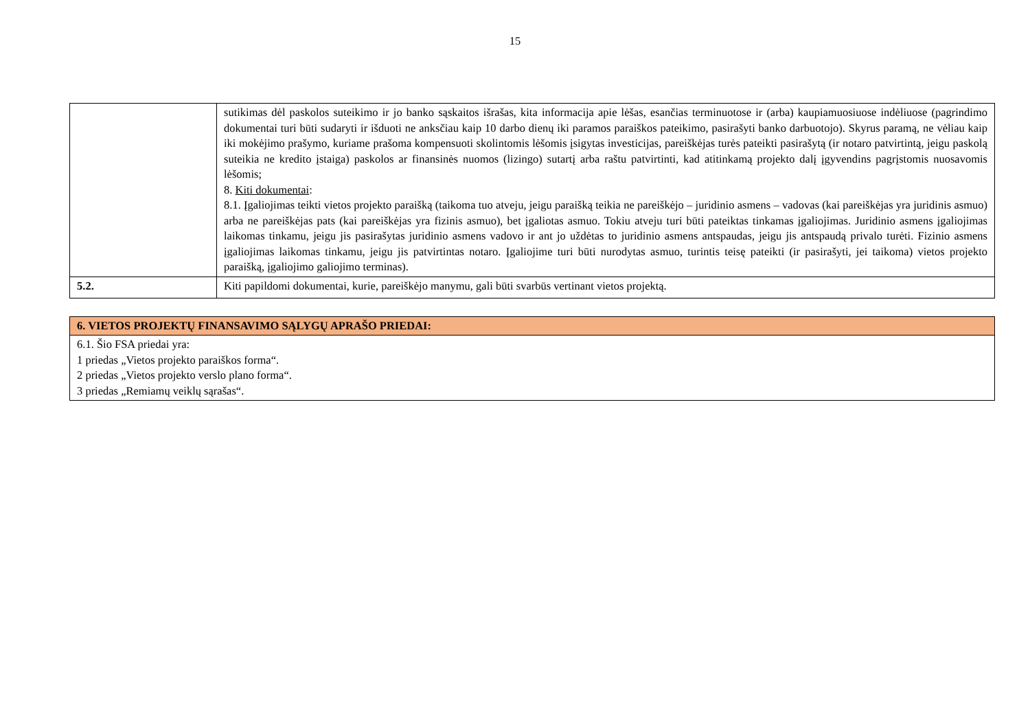15
| | sutikimas dėl paskolos suteikimo ir jo banko sąskaitos išrašas, kita informacija apie lėšas, esančias terminuotose ir (arba) kaupiamuosiuose indėliuose (pagrindimo dokumentai turi būti sudaryti ir išduoti ne anksčiau kaip 10 darbo dienų iki paramos paraiškos pateikimo, pasirašyti banko darbuotojo). Skyrus paramą, ne vėliau kaip iki mokėjimo prašymo, kuriame prašoma kompensuoti skolintomis lėšomis įsigytas investicijas, pareiškėjas turės pateikti pasirašytą (ir notaro patvirtintą, jeigu paskolą suteikia ne kredito įstaiga) paskolos ar finansinės nuomos (lizingo) sutartį arba raštu patvirtinti, kad atitinkamą projekto dalį įgyvendins pagrįstomis nuosavomis lėšomis; 8. Kiti dokumentai : 8.1. Įgaliojimas teikti vietos projekto paraišką (taikoma tuo atveju, jeigu paraišką teikia ne pareiškėjo – juridinio asmens – vadovas (kai pareiškėjas yra juridinis asmuo) arba ne pareiškėjas pats (kai pareiškėjas yra fizinis asmuo), bet įgaliotas asmuo. Tokiu atveju turi būti pateiktas tinkamas įgaliojimas. Juridinio asmens įgaliojimas laikomas tinkamu, jeigu jis pasirašytas juridinio asmens vadovo ir ant jo uždėtas to juridinio asmens antspaudas, jeigu jis antspaudą privalo turėti. Fizinio asmens įgaliojimas laikomas tinkamu, jeigu jis patvirtintas notaro. Įgaliojime turi būti nurodytas asmuo, turintis teisę pateikti (ir pasirašyti, jei taikoma) vietos projekto paraišką, įgaliojimo galiojimo terminas). |
| 5.2. | Kiti papildomi dokumentai, kurie, pareiškėjo manymu, gali būti svarbūs vertinant vietos projektą. |
| 6. VIETOS PROJEKTŲ FINANSAVIMO SĄLYGŲ APRAŠO PRIEDAI: |
| 6.1. Šio FSA priedai yra: 1 priedas „Vietos projekto paraiškos forma“. 2 priedas „Vietos projekto verslo plano forma“. 3 priedas „Remiamų veiklų sąrašas“. |